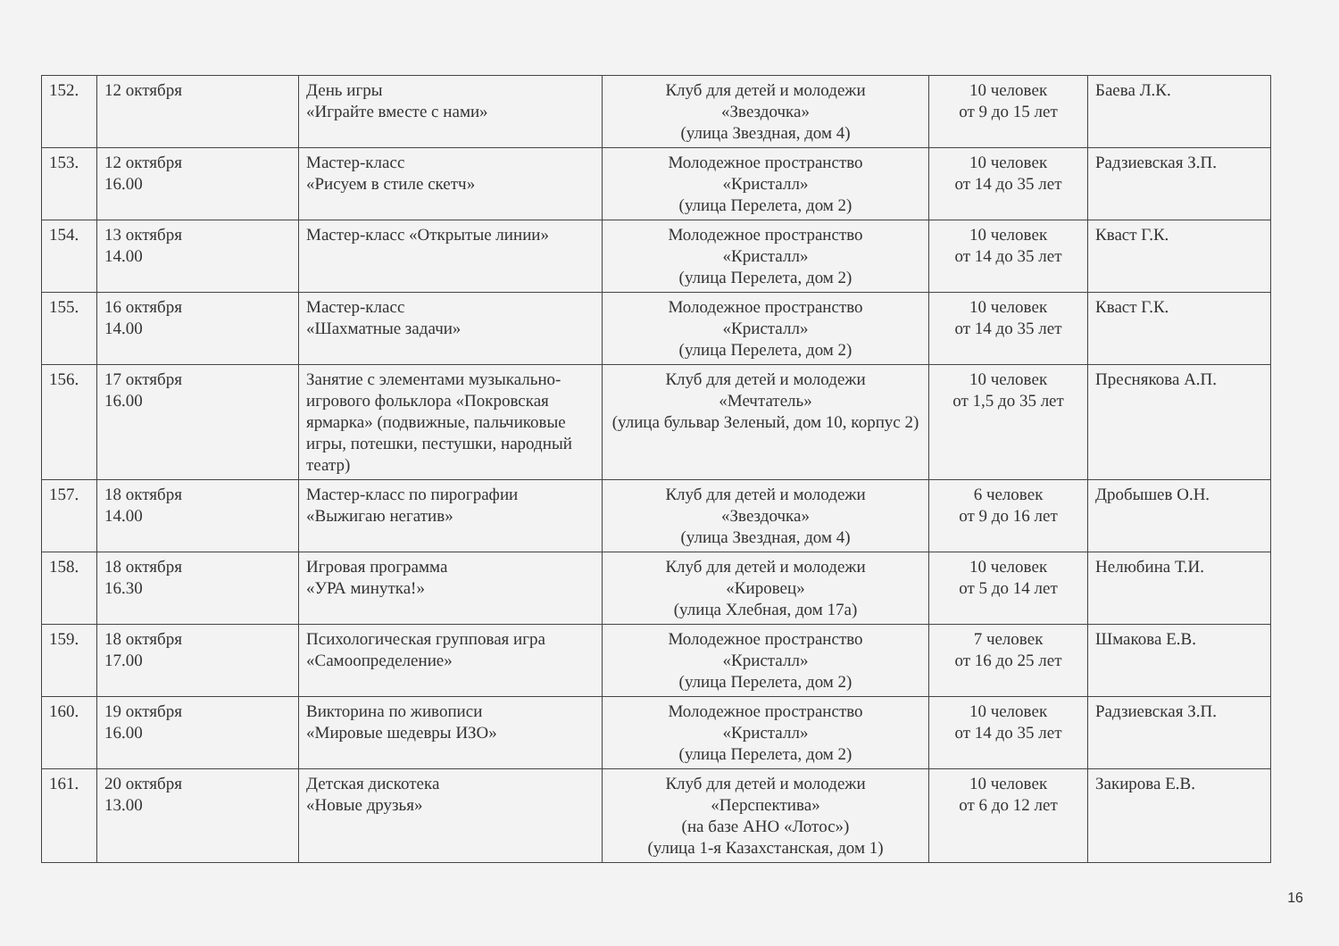| 152. | 12 октября | День игры «Играйте вместе с нами» | Клуб для детей и молодежи «Звездочка» (улица Звездная, дом 4) | 10 человек от 9 до 15 лет | Баева Л.К. |
| 153. | 12 октября 16.00 | Мастер-класс «Рисуем в стиле скетч» | Молодежное пространство «Кристалл» (улица Перелета, дом 2) | 10 человек от 14 до 35 лет | Радзиевская З.П. |
| 154. | 13 октября 14.00 | Мастер-класс «Открытые линии» | Молодежное пространство «Кристалл» (улица Перелета, дом 2) | 10 человек от 14 до 35 лет | Кваст Г.К. |
| 155. | 16 октября 14.00 | Мастер-класс «Шахматные задачи» | Молодежное пространство «Кристалл» (улица Перелета, дом 2) | 10 человек от 14 до 35 лет | Кваст Г.К. |
| 156. | 17 октября 16.00 | Занятие с элементами музыкально-игрового фольклора «Покровская ярмарка» (подвижные, пальчиковые игры, потешки, пестушки, народный театр) | Клуб для детей и молодежи «Мечтатель» (улица бульвар Зеленый, дом 10, корпус 2) | 10 человек от 1,5 до 35 лет | Преснякова А.П. |
| 157. | 18 октября 14.00 | Мастер-класс по пирографии «Выжигаю негатив» | Клуб для детей и молодежи «Звездочка» (улица Звездная, дом 4) | 6 человек от 9 до 16 лет | Дробышев О.Н. |
| 158. | 18 октября 16.30 | Игровая программа «УРА минутка!» | Клуб для детей и молодежи «Кировец» (улица Хлебная, дом 17а) | 10 человек от 5 до 14 лет | Нелюбина Т.И. |
| 159. | 18 октября 17.00 | Психологическая групповая игра «Самоопределение» | Молодежное пространство «Кристалл» (улица Перелета, дом 2) | 7 человек от 16 до 25 лет | Шмакова Е.В. |
| 160. | 19 октября 16.00 | Викторина по живописи «Мировые шедевры ИЗО» | Молодежное пространство «Кристалл» (улица Перелета, дом 2) | 10 человек от 14 до 35 лет | Радзиевская З.П. |
| 161. | 20 октября 13.00 | Детская дискотека «Новые друзья» | Клуб для детей и молодежи «Перспектива» (на базе АНО «Лотос») (улица 1-я Казахстанская, дом 1) | 10 человек от 6 до 12 лет | Закирова Е.В. |
16